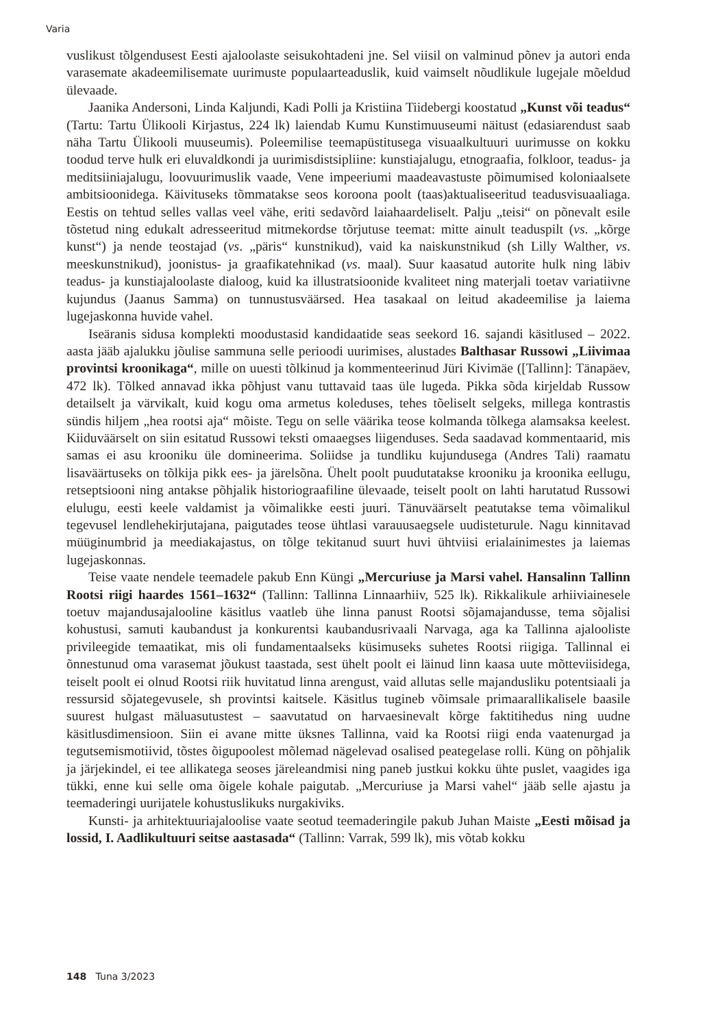Varia
vuslikust tõlgendusest Eesti ajaloolaste seisukohtadeni jne. Sel viisil on valminud põnev ja autori enda varasemate akadeemilisemate uurimuste populaarteaduslik, kuid vaimselt nõudlikule lugejale mõeldud ülevaade.
Jaanika Andersoni, Linda Kaljundi, Kadi Polli ja Kristiina Tiidebergi koostatud „Kunst või teadus“ (Tartu: Tartu Ülikooli Kirjastus, 224 lk) laiendab Kumu Kunstimuuseumi näitust (edasiarendust saab näha Tartu Ülikooli muuseumis). Poleemilise teemapüstitusega visuaalkultuuri uurimusse on kokku toodud terve hulk eri eluvaldkondi ja uurimisdistsipliine: kunstiajalugu, etnograafia, folkloor, teadus- ja meditsiiniajalugu, loovuurimuslik vaade, Vene impeeriumi maadeavastuste põimumised koloniaalsete ambitsioonidega. Käivituseks tõmmatakse seos koroona poolt (taas)aktualiseeritud teadusvisuaaliaga. Eestis on tehtud selles vallas veel vähe, eriti sedavõrd laiahaardeliselt. Palju „teisi“ on põnevalt esile tõstetud ning edukalt adresseeritud mitmekordse tõrjutuse teemat: mitte ainult teaduspilt (vs. „kõrge kunst“) ja nende teostajad (vs. „päris“ kunstnikud), vaid ka naiskunstnikud (sh Lilly Walther, vs. meeskunstnikud), joonistus- ja graafikatehnikad (vs. maal). Suur kaasatud autorite hulk ning läbiv teadus- ja kunstiajaloolaste dialoog, kuid ka illustratsioonide kvaliteet ning materjali toetav variatiivne kujundus (Jaanus Samma) on tunnustusväärsed. Hea tasakaal on leitud akadeemilise ja laiema lugejaskonna huvide vahel.
Iseäranis sidusa komplekti moodustasid kandidaatide seas seekord 16. sajandi käsitlused – 2022. aasta jääb ajalukku jõulise sammuna selle perioodi uurimises, alustades Balthasar Russowi „Liivimaa provintsi kroonikaga“, mille on uuesti tõlkinud ja kommenteerinud Jüri Kivimäe ([Tallinn]: Tänapäev, 472 lk). Tõlked annavad ikka põhjust vanu tuttavaid taas üle lugeda. Pikka sõda kirjeldab Russow detailselt ja värvikalt, kuid kogu oma armetus koleduses, tehes tõeliselt selgeks, millega kontrastis sündis hiljem „hea rootsi aja“ mõiste. Tegu on selle väärika teose kolmanda tõlkega alamsaksa keelest. Kiiduväärselt on siin esitatud Russowi teksti omaaegses liigenduses. Seda saadavad kommentaarid, mis samas ei asu krooniku üle domineerima. Soliidse ja tundliku kujundusega (Andres Tali) raamatu lisaväärtuseks on tõlkija pikk ees- ja järelsõna. Ühelt poolt puudutatakse krooniku ja kroonika eellugu, retseptsiooni ning antakse põhjalik historiograafiline ülevaade, teiselt poolt on lahti harutatud Russowi elulugu, eesti keele valdamist ja võimalikke eesti juuri. Tänuväärselt peatutakse tema võimalikul tegevusel lendlehekirjutajana, paigutades teose ühtlasi varauusaegsele uudisteturule. Nagu kinnitavad müüginumbrid ja meediakajastus, on tõlge tekitanud suurt huvi ühtviisi erialainimestes ja laiemas lugejaskonnas.
Teise vaate nendele teemadele pakub Enn Küngi „Mercuriuse ja Marsi vahel. Hansalinn Tallinn Rootsi riigi haardes 1561–1632“ (Tallinn: Tallinna Linnaarhiiv, 525 lk). Rikkalikule arhiiviainesele toetuv majandusajalooline käsitlus vaatleb ühe linna panust Rootsi sõjamajandusse, tema sõjalisi kohustusi, samuti kaubandust ja konkurentsi kaubandusrivaali Narvaga, aga ka Tallinna ajalooliste privileegide temaatikat, mis oli fundamentaalseks küsimuseks suhetes Rootsi riigiga. Tallinnal ei õnnestunud oma varasemat jõukust taastada, sest ühelt poolt ei läinud linn kaasa uute mõtteviisidega, teiselt poolt ei olnud Rootsi riik huvitatud linna arengust, vaid allutas selle majandusliku potentsiaali ja ressursid sõjategevusele, sh provintsi kaitsele. Käsitlus tugineb võimsale primaarallikalisele baasile suurest hulgast mäluasutustest – saavutatud on harvaesinevalt kõrge faktitihedus ning uudne käsitlusdimensioon. Siin ei avane mitte üksnes Tallinna, vaid ka Rootsi riigi enda vaatenurgad ja tegutsemismotiivid, tõstes õigupoolest mõlemad nägelevad osalised peategelase rolli. Küng on põhjalik ja järjekindel, ei tee allikatega seoses järeleandmisi ning paneb justkui kokku ühte puslet, vaagides iga tükki, enne kui selle oma õigele kohale paigutab. „Mercuriuse ja Marsi vahel“ jääb selle ajastu ja teemaderingi uurijatele kohustuslikuks nurgakiviks.
Kunsti- ja arhitektuuriajaloolise vaate seotud teemaderingile pakub Juhan Maiste „Eesti mõisad ja lossid, I. Aadlikultuuri seitse aastasada“ (Tallinn: Varrak, 599 lk), mis võtab kokku
148 Tuna 3/2023